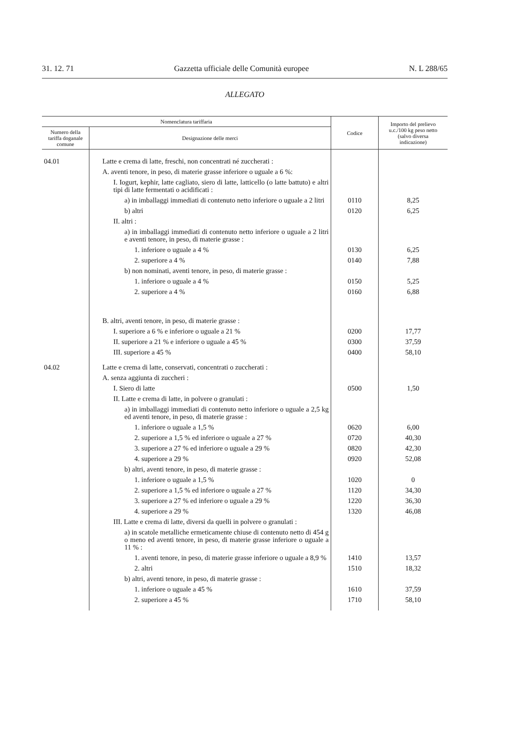31. 12. 71 Gazzetta ufficiale delle Comunità europee N. L 288/65
ALLEGATO
| Nomenclatura tariffaria | | Codice | Importo del prelievo u.c./100 kg peso netto (salvo diversa indicazione) |
| --- | --- | --- | --- |
| Numero della tariffa doganale comune | Designazione delle merci | | |
| 04.01 | Latte e crema di latte, freschi, non concentrati né zuccherati : | | |
| | A. aventi tenore, in peso, di materie grasse inferiore o uguale a 6 %: | | |
| | I. Iogurt, kephir, latte cagliato, siero di latte, latticello (o latte battuto) e altri tipi di latte fermentati o acidificati : | | |
| | a) in imballaggi immediati di contenuto netto inferiore o uguale a 2 litri | 0110 | 8,25 |
| | b) altri | 0120 | 6,25 |
| | II. altri : | | |
| | a) in imballaggi immediati di contenuto netto inferiore o uguale a 2 litri e aventi tenore, in peso, di materie grasse : | | |
| | 1. inferiore o uguale a 4 % | 0130 | 6,25 |
| | 2. superiore a 4 % | 0140 | 7,88 |
| | b) non nominati, aventi tenore, in peso, di materie grasse : | | |
| | 1. inferiore o uguale a 4 % | 0150 | 5,25 |
| | 2. superiore a 4 % | 0160 | 6,88 |
| | B. altri, aventi tenore, in peso, di materie grasse : | | |
| | I. superiore a 6 % e inferiore o uguale a 21 % | 0200 | 17,77 |
| | II. superiore a 21 % e inferiore o uguale a 45 % | 0300 | 37,59 |
| | III. superiore a 45 % | 0400 | 58,10 |
| 04.02 | Latte e crema di latte, conservati, concentrati o zuccherati : | | |
| | A. senza aggiunta di zuccheri : | | |
| | I. Siero di latte | 0500 | 1,50 |
| | II. Latte e crema di latte, in polvere o granulati : | | |
| | a) in imballaggi immediati di contenuto netto inferiore o uguale a 2,5 kg ed aventi tenore, in peso, di materie grasse : | | |
| | 1. inferiore o uguale a 1,5 % | 0620 | 6,00 |
| | 2. superiore a 1,5 % ed inferiore o uguale a 27 % | 0720 | 40,30 |
| | 3. superiore a 27 % ed inferiore o uguale a 29 % | 0820 | 42,30 |
| | 4. superiore a 29 % | 0920 | 52,08 |
| | b) altri, aventi tenore, in peso, di materie grasse : | | |
| | 1. inferiore o uguale a 1,5 % | 1020 | 0 |
| | 2. superiore a 1,5 % ed inferiore o uguale a 27 % | 1120 | 34,30 |
| | 3. superiore a 27 % ed inferiore o uguale a 29 % | 1220 | 36,30 |
| | 4. superiore a 29 % | 1320 | 46,08 |
| | III. Latte e crema di latte, diversi da quelli in polvere o granulati : | | |
| | a) in scatole metalliche ermeticamente chiuse di contenuto netto di 454 g o meno ed aventi tenore, in peso, di materie grasse inferiore o uguale a 11 % : | | |
| | 1. aventi tenore, in peso, di materie grasse inferiore o uguale a 8,9 % | 1410 | 13,57 |
| | 2. altri | 1510 | 18,32 |
| | b) altri, aventi tenore, in peso, di materie grasse : | | |
| | 1. inferiore o uguale a 45 % | 1610 | 37,59 |
| | 2. superiore a 45 % | 1710 | 58,10 |